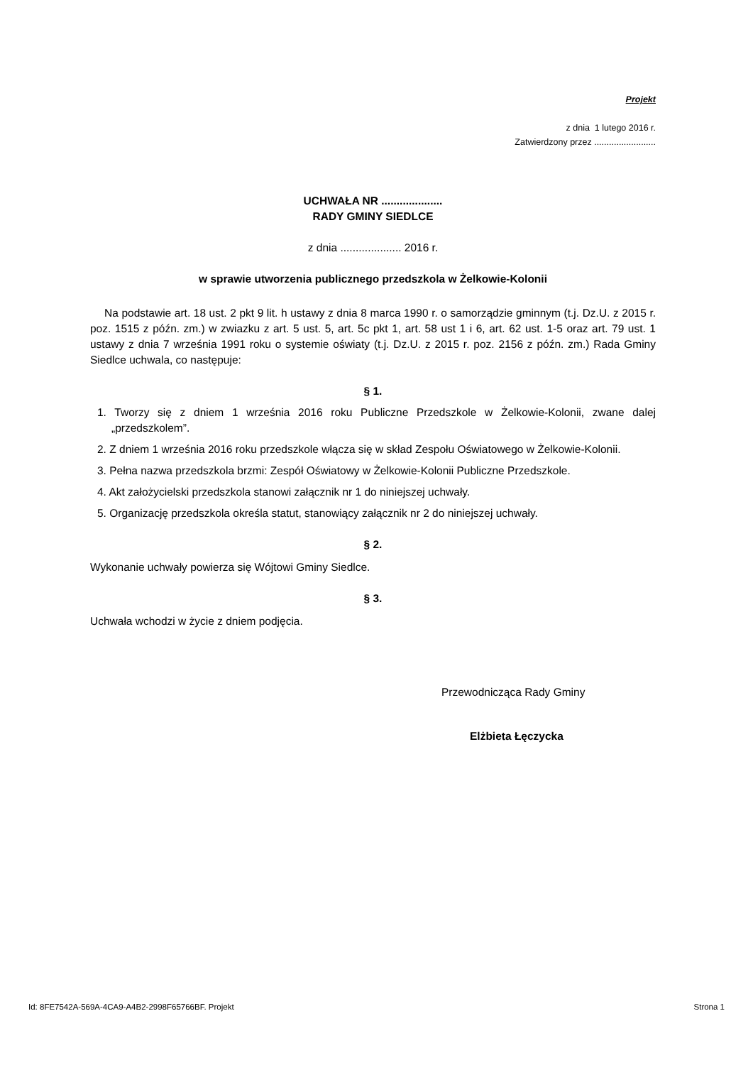Projekt
z dnia 1 lutego 2016 r.
Zatwierdzony przez .........................
UCHWAŁA NR ....................
RADY GMINY SIEDLCE
z dnia .................... 2016 r.
w sprawie utworzenia publicznego przedszkola w Żelkowie-Kolonii
Na podstawie art. 18 ust. 2 pkt 9 lit. h ustawy z dnia 8 marca 1990 r. o samorządzie gminnym (t.j. Dz.U. z 2015 r. poz. 1515 z późn. zm.) w zwiazku z art. 5 ust. 5, art. 5c pkt 1, art. 58 ust 1 i 6, art. 62 ust. 1-5 oraz art. 79 ust. 1 ustawy z dnia 7 września 1991 roku o systemie oświaty (t.j. Dz.U. z 2015 r. poz. 2156 z późn. zm.) Rada Gminy Siedlce uchwala, co następuje:
§ 1.
1. Tworzy się z dniem 1 września 2016 roku Publiczne Przedszkole w Żelkowie-Kolonii, zwane dalej „przedszkolem”.
2. Z dniem 1 września 2016 roku przedszkole włącza się w skład Zespołu Oświatowego w Żelkowie-Kolonii.
3. Pełna nazwa przedszkola brzmi: Zespół Oświatowy w Żelkowie-Kolonii Publiczne Przedszkole.
4. Akt założycielski przedszkola stanowi załącznik nr 1 do niniejszej uchwały.
5. Organizację przedszkola określa statut, stanowiący załącznik nr 2 do niniejszej uchwały.
§ 2.
Wykonanie uchwały powierza się Wójtowi Gminy Siedlce.
§ 3.
Uchwała wchodzi w życie z dniem podjęcia.
Przewodnicząca Rady Gminy
Elżbieta Łęczycka
Id: 8FE7542A-569A-4CA9-A4B2-2998F65766BF. Projekt Strona 1